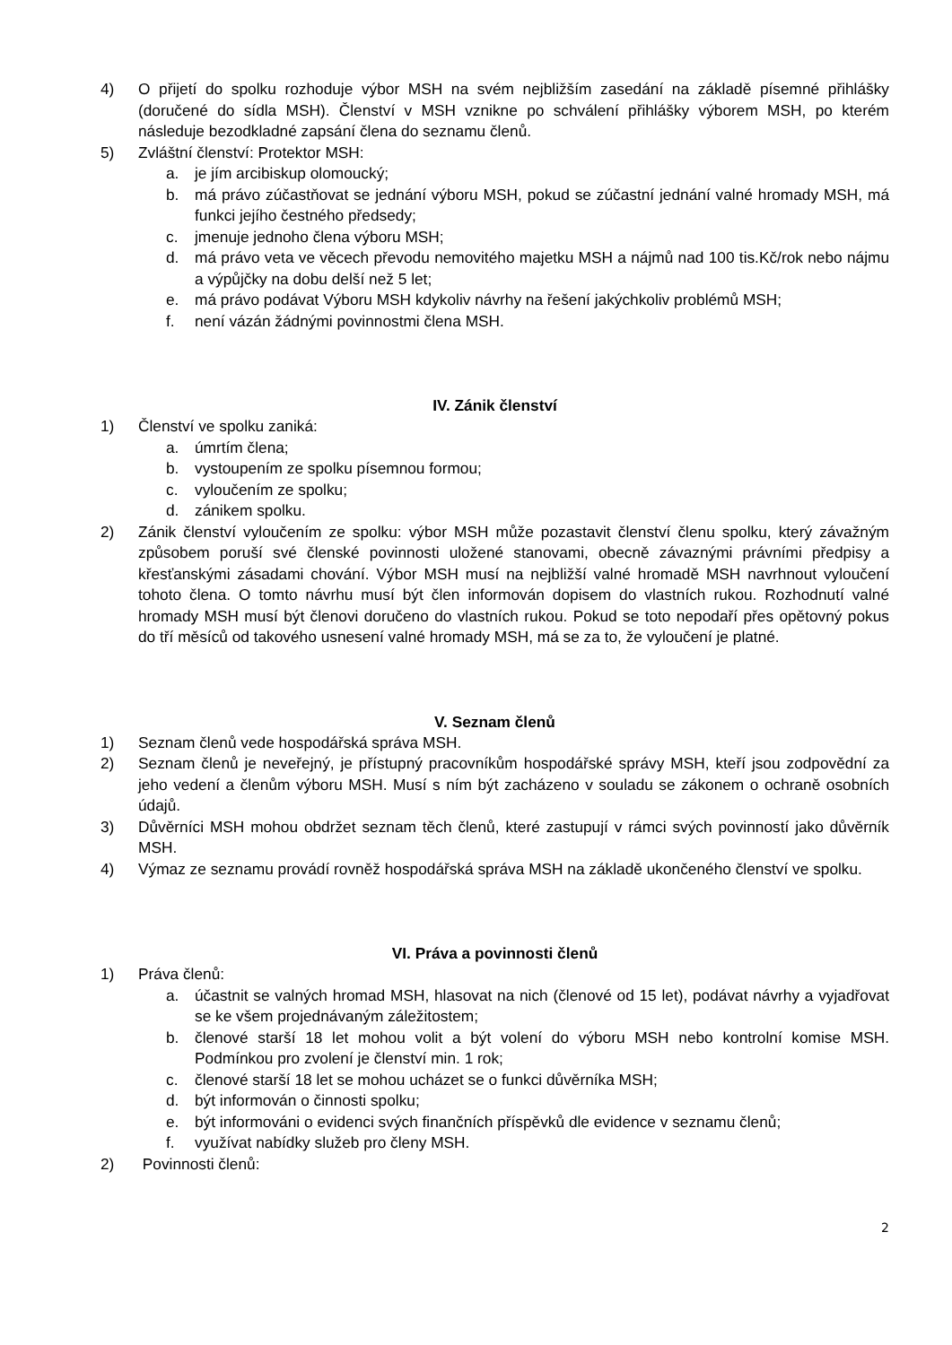4) O přijetí do spolku rozhoduje výbor MSH na svém nejbližším zasedání na základě písemné přihlášky (doručené do sídla MSH). Členství v MSH vznikne po schválení přihlášky výborem MSH, po kterém následuje bezodkladné zapsání člena do seznamu členů.
5) Zvláštní členství: Protektor MSH:
a. je jím arcibiskup olomoucký;
b. má právo zúčastňovat se jednání výboru MSH, pokud se zúčastní jednání valné hromady MSH, má funkci jejího čestného předsedy;
c. jmenuje jednoho člena výboru MSH;
d. má právo veta ve věcech převodu nemovitého majetku MSH a nájmů nad 100 tis.Kč/rok nebo nájmu a výpůjčky na dobu delší než 5 let;
e. má právo podávat Výboru MSH kdykoliv návrhy na řešení jakýchkoliv problémů MSH;
f. není vázán žádnými povinnostmi člena MSH.
IV. Zánik členství
1) Členství ve spolku zaniká:
a. úmrtím člena;
b. vystoupením ze spolku písemnou formou;
c. vyloučením ze spolku;
d. zánikem spolku.
2) Zánik členství vyloučením ze spolku: výbor MSH může pozastavit členství členu spolku, který závažným způsobem poruší své členské povinnosti uložené stanovami, obecně závaznými právními předpisy a křesťanskými zásadami chování. Výbor MSH musí na nejbližší valné hromadě MSH navrhnout vyloučení tohoto člena. O tomto návrhu musí být člen informován dopisem do vlastních rukou. Rozhodnutí valné hromady MSH musí být členovi doručeno do vlastních rukou. Pokud se toto nepodaří přes opětovný pokus do tří měsíců od takového usnesení valné hromady MSH, má se za to, že vyloučení je platné.
V. Seznam členů
1) Seznam členů vede hospodářská správa MSH.
2) Seznam členů je neveřejný, je přístupný pracovníkům hospodářské správy MSH, kteří jsou zodpovědní za jeho vedení a členům výboru MSH. Musí s ním být zacházeno v souladu se zákonem o ochraně osobních údajů.
3) Důvěrníci MSH mohou obdržet seznam těch členů, které zastupují v rámci svých povinností jako důvěrník MSH.
4) Výmaz ze seznamu provádí rovněž hospodářská správa MSH na základě ukončeného členství ve spolku.
VI. Práva a povinnosti členů
1) Práva členů:
a. účastnit se valných hromad MSH, hlasovat na nich (členové od 15 let), podávat návrhy a vyjadřovat se ke všem projednávaným záležitostem;
b. členové starší 18 let mohou volit a být volení do výboru MSH nebo kontrolní komise MSH. Podmínkou pro zvolení je členství min. 1 rok;
c. členové starší 18 let se mohou ucházet se o funkci důvěrníka MSH;
d. být informován o činnosti spolku;
e. být informováni o evidenci svých finančních příspěvků dle evidence v seznamu členů;
f. využívat nabídky služeb pro členy MSH.
2) Povinnosti členů:
2